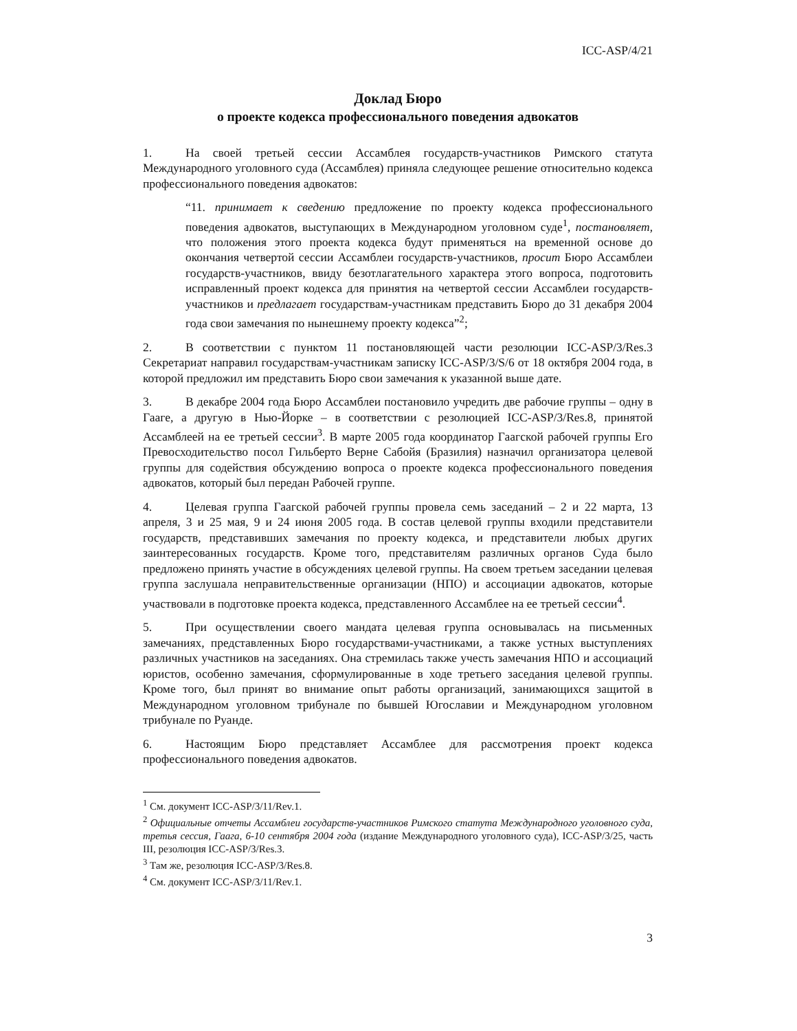ICC-ASP/4/21
Доклад Бюро
о проекте кодекса профессионального поведения адвокатов
1. На своей третьей сессии Ассамблея государств-участников Римского статута Международного уголовного суда (Ассамблея) приняла следующее решение относительно кодекса профессионального поведения адвокатов:
“11. принимает к сведению предложение по проекту кодекса профессионального поведения адвокатов, выступающих в Международном уголовном суде<sup>1</sup>, постановляет, что положения этого проекта кодекса будут применяться на временной основе до окончания четвертой сессии Ассамблеи государств-участников, просит Бюро Ассамблеи государств-участников, ввиду безотлагательного характера этого вопроса, подготовить исправленный проект кодекса для принятия на четвертой сессии Ассамблеи государств-участников и предлагает государствам-участникам представить Бюро до 31 декабря 2004 года свои замечания по нынешнему проекту кодекса”<sup>2</sup>;
2. В соответствии с пунктом 11 постановляющей части резолюции ICC-ASP/3/Res.3 Секретариат направил государствам-участникам записку ICC-ASP/3/S/6 от 18 октября 2004 года, в которой предложил им представить Бюро свои замечания к указанной выше дате.
3. В декабре 2004 года Бюро Ассамблеи постановило учредить две рабочие группы – одну в Гааге, а другую в Нью-Йорке – в соответствии с резолюцией ICC-ASP/3/Res.8, принятой Ассамблеей на ее третьей сессии<sup>3</sup>. В марте 2005 года координатор Гаагской рабочей группы Его Превосходительство посол Гильберто Верне Сабойя (Бразилия) назначил организатора целевой группы для содействия обсуждению вопроса о проекте кодекса профессионального поведения адвокатов, который был передан Рабочей группе.
4. Целевая группа Гаагской рабочей группы провела семь заседаний – 2 и 22 марта, 13 апреля, 3 и 25 мая, 9 и 24 июня 2005 года. В состав целевой группы входили представители государств, представивших замечания по проекту кодекса, и представители любых других заинтересованных государств. Кроме того, представителям различных органов Суда было предложено принять участие в обсуждениях целевой группы. На своем третьем заседании целевая группа заслушала неправительственные организации (НПО) и ассоциации адвокатов, которые участвовали в подготовке проекта кодекса, представленного Ассамблее на ее третьей сессии<sup>4</sup>.
5. При осуществлении своего мандата целевая группа основывалась на письменных замечаниях, представленных Бюро государствами-участниками, а также устных выступлениях различных участников на заседаниях. Она стремилась также учесть замечания НПО и ассоциаций юристов, особенно замечания, сформулированные в ходе третьего заседания целевой группы. Кроме того, был принят во внимание опыт работы организаций, занимающихся защитой в Международном уголовном трибунале по бывшей Югославии и Международном уголовном трибунале по Руанде.
6. Настоящим Бюро представляет Ассамблее для рассмотрения проект кодекса профессионального поведения адвокатов.
<sup>1</sup> См. документ ICC-ASP/3/11/Rev.1.
<sup>2</sup> Официальные отчеты Ассамблеи государств-участников Римского статута Международного уголовного суда, третья сессия, Гаага, 6-10 сентября 2004 года (издание Международного уголовного суда), ICC-ASP/3/25, часть III, резолюция ICC-ASP/3/Res.3.
<sup>3</sup> Там же, резолюция ICC-ASP/3/Res.8.
<sup>4</sup> См. документ ICC-ASP/3/11/Rev.1.
3